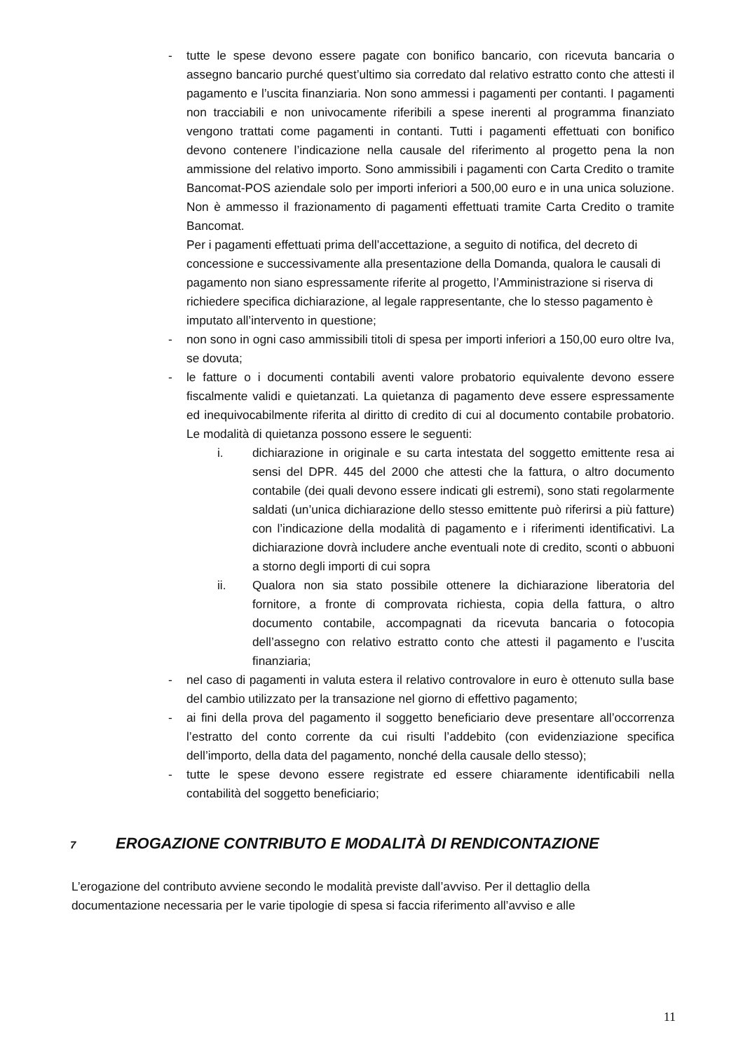- tutte le spese devono essere pagate con bonifico bancario, con ricevuta bancaria o assegno bancario purché quest’ultimo sia corredato dal relativo estratto conto che attesti il pagamento e l’uscita finanziaria. Non sono ammessi i pagamenti per contanti. I pagamenti non tracciabili e non univocamente riferibili a spese inerenti al programma finanziato vengono trattati come pagamenti in contanti. Tutti i pagamenti effettuati con bonifico devono contenere l’indicazione nella causale del riferimento al progetto pena la non ammissione del relativo importo. Sono ammissibili i pagamenti con Carta Credito o tramite Bancomat-POS aziendale solo per importi inferiori a 500,00 euro e in una unica soluzione. Non è ammesso il frazionamento di pagamenti effettuati tramite Carta Credito o tramite Bancomat.
Per i pagamenti effettuati prima dell’accettazione, a seguito di notifica, del decreto di concessione e successivamente alla presentazione della Domanda, qualora le causali di pagamento non siano espressamente riferite al progetto, l’Amministrazione si riserva di richiedere specifica dichiarazione, al legale rappresentante, che lo stesso pagamento è imputato all’intervento in questione;
- non sono in ogni caso ammissibili titoli di spesa per importi inferiori a 150,00 euro oltre Iva, se dovuta;
- le fatture o i documenti contabili aventi valore probatorio equivalente devono essere fiscalmente validi e quietanzati. La quietanza di pagamento deve essere espressamente ed inequivocabilmente riferita al diritto di credito di cui al documento contabile probatorio. Le modalità di quietanza possono essere le seguenti:
i. dichiarazione in originale e su carta intestata del soggetto emittente resa ai sensi del DPR. 445 del 2000 che attesti che la fattura, o altro documento contabile (dei quali devono essere indicati gli estremi), sono stati regolarmente saldati (un’unica dichiarazione dello stesso emittente può riferirsi a più fatture) con l’indicazione della modalità di pagamento e i riferimenti identificativi. La dichiarazione dovrà includere anche eventuali note di credito, sconti o abbuoni a storno degli importi di cui sopra
ii. Qualora non sia stato possibile ottenere la dichiarazione liberatoria del fornitore, a fronte di comprovata richiesta, copia della fattura, o altro documento contabile, accompagnati da ricevuta bancaria o fotocopia dell’assegno con relativo estratto conto che attesti il pagamento e l’uscita finanziaria;
- nel caso di pagamenti in valuta estera il relativo controvalore in euro è ottenuto sulla base del cambio utilizzato per la transazione nel giorno di effettivo pagamento;
- ai fini della prova del pagamento il soggetto beneficiario deve presentare all’occorrenza l’estratto del conto corrente da cui risulti l’addebito (con evidenziazione specifica dell’importo, della data del pagamento, nonché della causale dello stesso);
- tutte le spese devono essere registrate ed essere chiaramente identificabili nella contabilità del soggetto beneficiario;
7 EROGAZIONE CONTRIBUTO E MODALITÀ DI RENDICONTAZIONE
L’erogazione del contributo avviene secondo le modalità previste dall’avviso. Per il dettaglio della documentazione necessaria per le varie tipologie di spesa si faccia riferimento all’avviso e alle
11